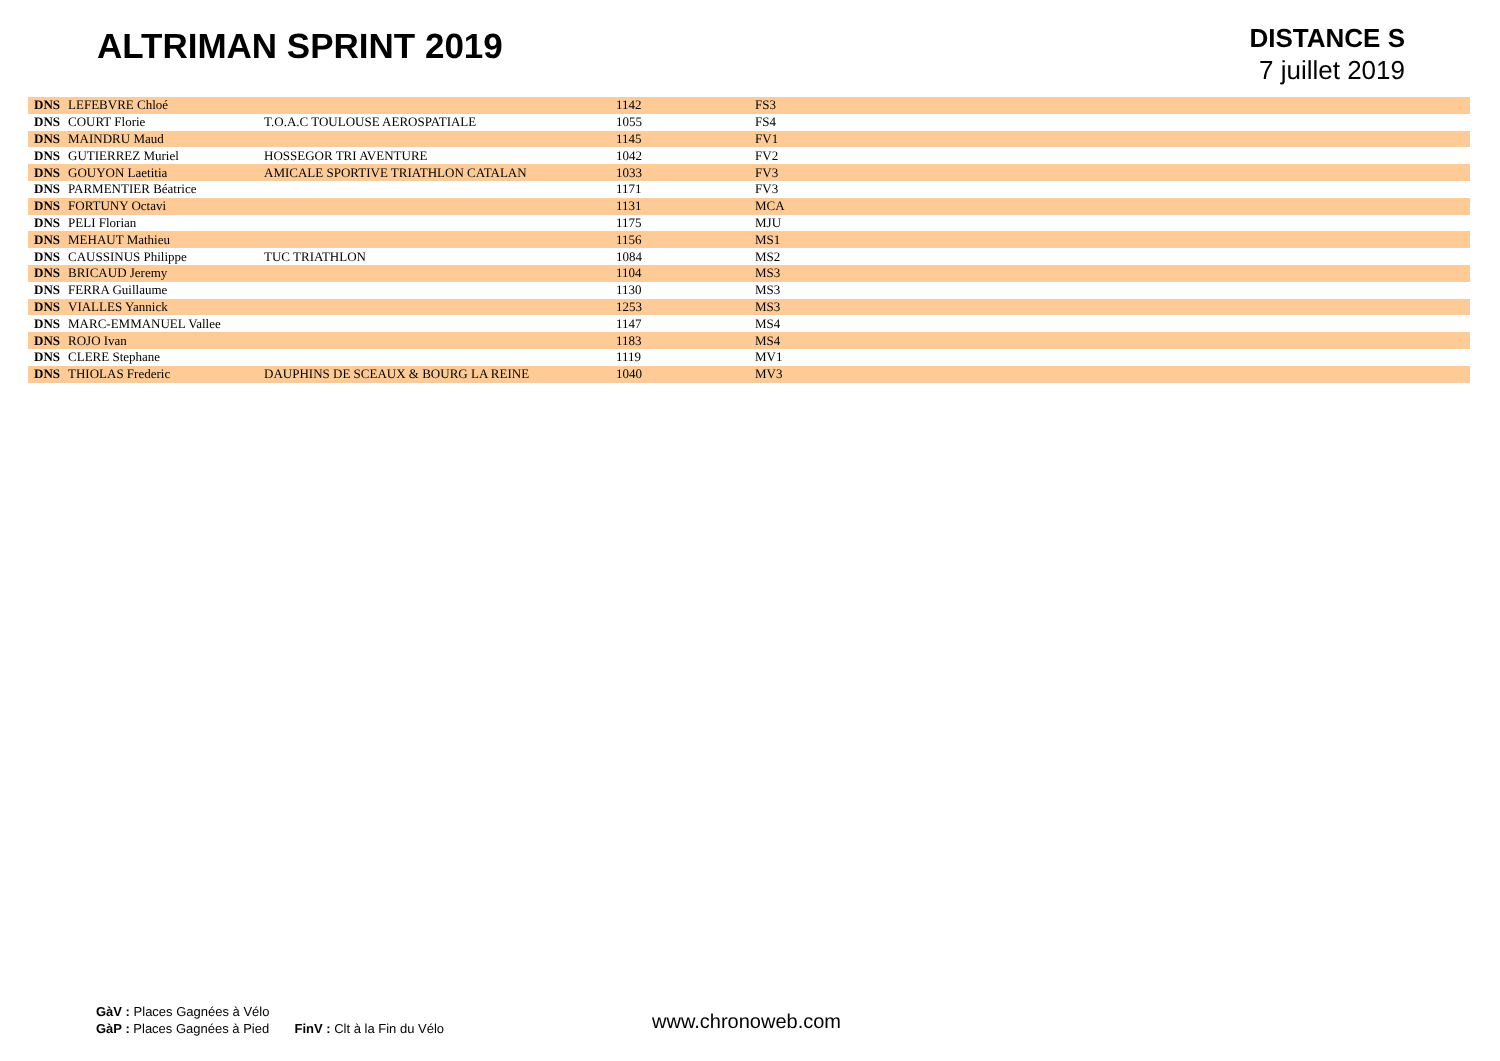ALTRIMAN SPRINT 2019
DISTANCE S
7 juillet 2019
| DNS | LEFEBVRE Chloé | | 1142 | FS3 |
| DNS | COURT Florie | T.O.A.C TOULOUSE AEROSPATIALE | 1055 | FS4 |
| DNS | MAINDRU Maud | | 1145 | FV1 |
| DNS | GUTIERREZ Muriel | HOSSEGOR TRI AVENTURE | 1042 | FV2 |
| DNS | GOUYON Laetitia | AMICALE SPORTIVE TRIATHLON CATALAN | 1033 | FV3 |
| DNS | PARMENTIER Béatrice | | 1171 | FV3 |
| DNS | FORTUNY Octavi | | 1131 | MCA |
| DNS | PELI Florian | | 1175 | MJU |
| DNS | MEHAUT Mathieu | | 1156 | MS1 |
| DNS | CAUSSINUS Philippe | TUC TRIATHLON | 1084 | MS2 |
| DNS | BRICAUD Jeremy | | 1104 | MS3 |
| DNS | FERRA Guillaume | | 1130 | MS3 |
| DNS | VIALLES Yannick | | 1253 | MS3 |
| DNS | MARC-EMMANUEL Vallee | | 1147 | MS4 |
| DNS | ROJO Ivan | | 1183 | MS4 |
| DNS | CLERE Stephane | | 1119 | MV1 |
| DNS | THIOLAS Frederic | DAUPHINS DE SCEAUX & BOURG LA REINE | 1040 | MV3 |
GàV : Places Gagnées à Vélo
GàP : Places Gagnées à Pied FinV : Clt à la Fin du Vélo
www.chronoweb.com